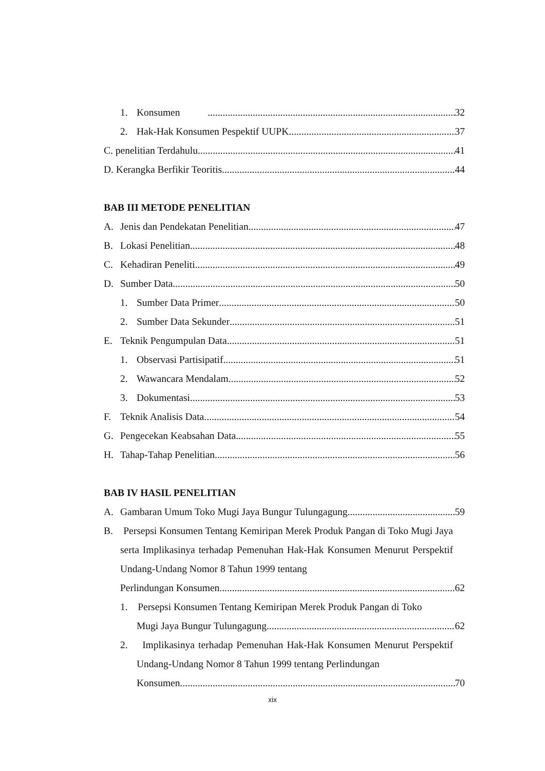1. Konsumen 32
2. Hak-Hak Konsumen Pespektif UUPK 37
C. penelitian Terdahulu 41
D. Kerangka Berfikir Teoritis 44
BAB III METODE PENELITIAN
A. Jenis dan Pendekatan Penelitian 47
B. Lokasi Penelitian 48
C. Kehadiran Peneliti 49
D. Sumber Data 50
1. Sumber Data Primer 50
2. Sumber Data Sekunder 51
E. Teknik Pengumpulan Data 51
1. Observasi Partisipatif 51
2. Wawancara Mendalam 52
3. Dokumentasi 53
F. Teknik Analisis Data 54
G. Pengecekan Keabsahan Data 55
H. Tahap-Tahap Penelitian 56
BAB IV HASIL PENELITIAN
A. Gambaran Umum Toko Mugi Jaya Bungur Tulungagung 59
B. Persepsi Konsumen Tentang Kemiripan Merek Produk Pangan di Toko Mugi Jaya serta Implikasinya terhadap Pemenuhan Hak-Hak Konsumen Menurut Perspektif Undang-Undang Nomor 8 Tahun 1999 tentang
Perlindungan Konsumen 62
1. Persepsi Konsumen Tentang Kemiripan Merek Produk Pangan di Toko
Mugi Jaya Bungur Tulungagung 62
2. Implikasinya terhadap Pemenuhan Hak-Hak Konsumen Menurut Perspektif Undang-Undang Nomor 8 Tahun 1999 tentang Perlindungan
Konsumen 70
xix